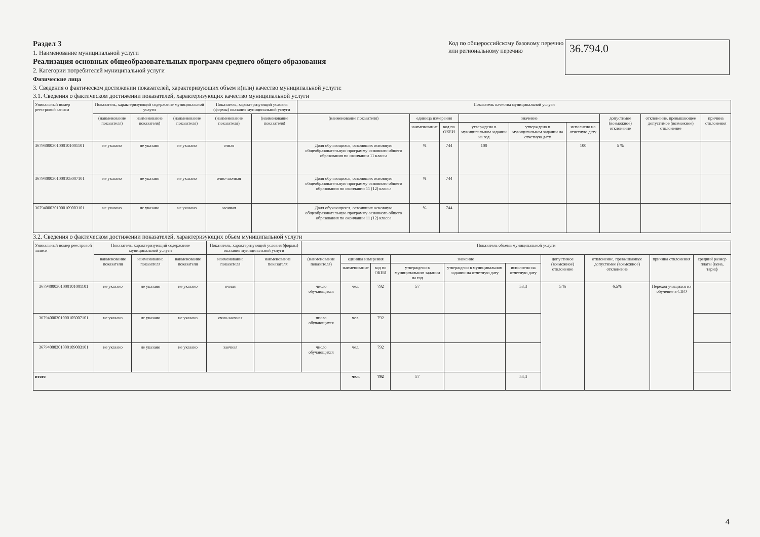Раздел 3
1. Наименование муниципальной услуги
Реализация основных общеобразовательных программ среднего общего образования
2. Категории потребителей муниципальной услуги
Физические лица
3. Сведения о фактическом достижении показателей, характеризующих объем и(или) качество муниципальной услуги:
Код по общероссийскому базовому перечню или региональному перечню
36.794.0
3.1. Сведения о фактическом достижении показателей, характеризующих качество муниципальной услуги
| Уникальный номер реестровой записи | Показатель, характеризующий содержание муниципальной услуги | | | Показатель, характеризующий условия (формы) оказания муниципальной услуги | | Показатель качества муниципальной услуги | | | | | | | | |
| --- | --- | --- | --- | --- | --- | --- | --- | --- | --- | --- | --- | --- | --- | --- |
| | (наименование показателя) | наименование показателя) | (наименование показателя) | (наименование показателя) | (наименование показателя) | (наименование показателя) | единица измерения | | значение | | | допустимое (возможное) отклонение | отклонение, превышающее допустимое (возможное) отклонение | причина отклонения |
| | | | | | | | наименование | код по ОКЕИ | утверждено в муниципальном задании на год | утверждено в муниципальном задании на отчетную дату | исполнено на отчетную дату | | | |
| 36794000301000101001101 | не указано | не указано | не указано | очная | | Доля обучающихся, освоивших основную общеобразовательную программу основного общего образования по окончании 11 класса | % | 744 | 100 | | 100 | 5 % | | |
| 36794000301000105007101 | не указано | не указано | не указано | очно-заочная | | Доля обучающихся, освоивших основную общеобразовательную программу основного общего образования по окончании 11 (12) класса | % | 744 | | | | | | |
| 36794000301000109003101 | не указано | не указано | не указано | заочная | | Доля обучающихся, освоивших основную общеобразовательную программу основного общего образования по окончании 11 (12) класса | % | 744 | | | | | | |
3.2. Сведения о фактическом достижении показателей, характеризующих объем муниципальной услуги
| Уникальный номер реестровой записи | Показатель, характеризующий содержание муниципальной услуги | | | Показатель, характеризующий условия (формы) оказания муниципальной услуги | | Показатель объема муниципальной услуги | | | | | | | | | |
| --- | --- | --- | --- | --- | --- | --- | --- | --- | --- | --- | --- | --- | --- | --- | --- |
| | наименование показателя | наименование показателя | наименование показателя | наименование показателя | наименование показателя | (наименование показателя) | единица измерения | | значение | | | допустимое (возможное) отклонение | отклонение, превышающее допустимое (возможное) отклонение | причина отклонения | средний размер платы (цена, тариф |
| | | | | | | | наименование | код по ОКЕИ | утверждено в муниципальном задании на год | утверждено в муниципальном задании на отчетную дату | исполнено на отчетную дату | | | | |
| 36794000301000101001101 | не указано | не указано | не указано | очная | | число обучающихся | чел. | 792 | 57 | | 53,3 | 5 % | 6,5% | Переход учащихся на обучение в СПО | |
| 36794000301000105007101 | не указано | не указано | не указано | очно-заочная | | число обучающихся | чел. | 792 | | | | | | | |
| 36794000301000109003101 | не указано | не указано | не указано | заочная | | число обучающихся | чел. | 792 | | | | | | | |
| итого | | | | | | | чел. | 792 | 57 | | 53,3 | | | | |
4